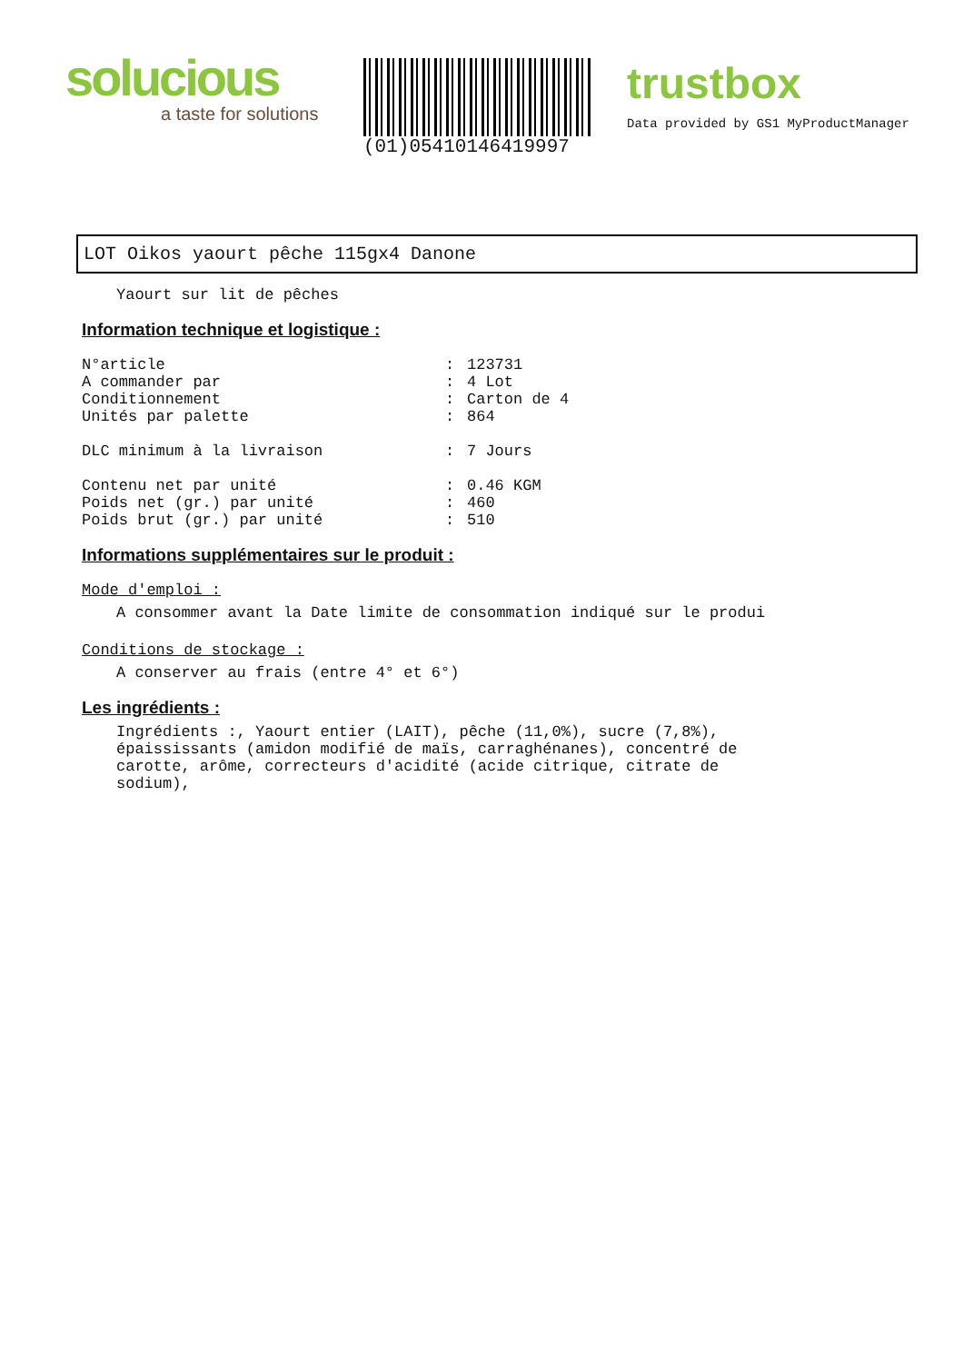solucious
a taste for solutions
(01)05410146419997
trustbox
Data provided by GS1 MyProductManager
LOT Oikos yaourt pêche 115gx4 Danone
Yaourt sur lit de pêches
Information technique et logistique :
| N°article | : | 123731 |
| A commander par | : | 4 Lot |
| Conditionnement | : | Carton de 4 |
| Unités par palette | : | 864 |
| DLC minimum à la livraison | : | 7 Jours |
| Contenu net par unité | : | 0.46 KGM |
| Poids net (gr.) par unité | : | 460 |
| Poids brut (gr.) par unité | : | 510 |
Informations supplémentaires sur le produit :
Mode d'emploi :
A consommer avant la Date limite de consommation indiqué sur le produi
Conditions de stockage :
A conserver au frais (entre 4° et 6°)
Les ingrédients :
Ingrédients :, Yaourt entier (LAIT), pêche (11,0%), sucre (7,8%),
épaississants (amidon modifié de maïs, carraghénanes), concentré de
carotte, arôme, correcteurs d'acidité (acide citrique, citrate de
sodium),